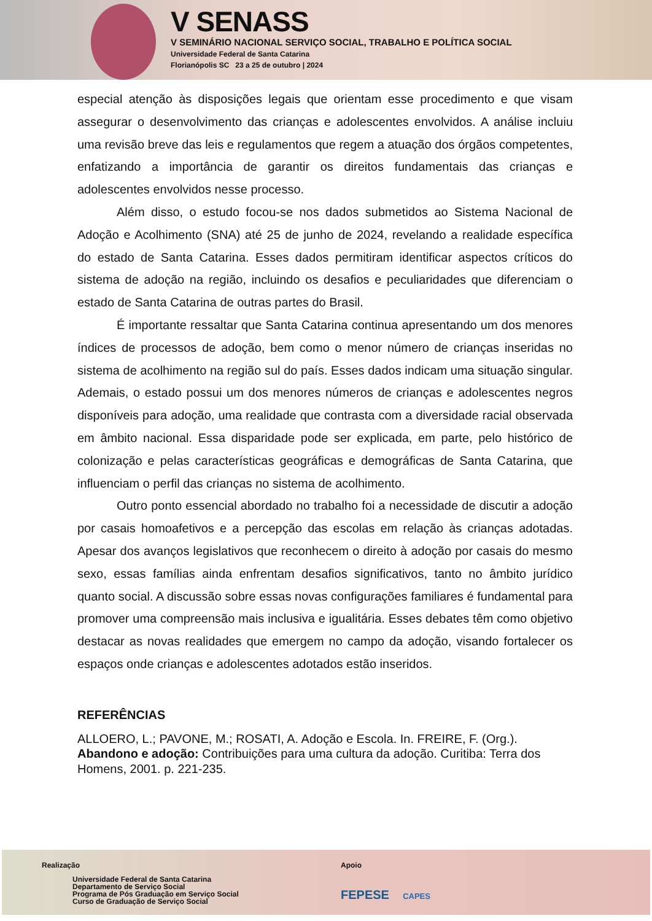V SENASS
V SEMINÁRIO NACIONAL SERVIÇO SOCIAL, TRABALHO E POLÍTICA SOCIAL
Universidade Federal de Santa Catarina
Florianópolis SC 23 a 25 de outubro | 2024
especial atenção às disposições legais que orientam esse procedimento e que visam assegurar o desenvolvimento das crianças e adolescentes envolvidos. A análise incluiu uma revisão breve das leis e regulamentos que regem a atuação dos órgãos competentes, enfatizando a importância de garantir os direitos fundamentais das crianças e adolescentes envolvidos nesse processo.
Além disso, o estudo focou-se nos dados submetidos ao Sistema Nacional de Adoção e Acolhimento (SNA) até 25 de junho de 2024, revelando a realidade específica do estado de Santa Catarina. Esses dados permitiram identificar aspectos críticos do sistema de adoção na região, incluindo os desafios e peculiaridades que diferenciam o estado de Santa Catarina de outras partes do Brasil.
É importante ressaltar que Santa Catarina continua apresentando um dos menores índices de processos de adoção, bem como o menor número de crianças inseridas no sistema de acolhimento na região sul do país. Esses dados indicam uma situação singular. Ademais, o estado possui um dos menores números de crianças e adolescentes negros disponíveis para adoção, uma realidade que contrasta com a diversidade racial observada em âmbito nacional. Essa disparidade pode ser explicada, em parte, pelo histórico de colonização e pelas características geográficas e demográficas de Santa Catarina, que influenciam o perfil das crianças no sistema de acolhimento.
Outro ponto essencial abordado no trabalho foi a necessidade de discutir a adoção por casais homoafetivos e a percepção das escolas em relação às crianças adotadas. Apesar dos avanços legislativos que reconhecem o direito à adoção por casais do mesmo sexo, essas famílias ainda enfrentam desafios significativos, tanto no âmbito jurídico quanto social. A discussão sobre essas novas configurações familiares é fundamental para promover uma compreensão mais inclusiva e igualitária. Esses debates têm como objetivo destacar as novas realidades que emergem no campo da adoção, visando fortalecer os espaços onde crianças e adolescentes adotados estão inseridos.
REFERÊNCIAS
ALLOERO, L.; PAVONE, M.; ROSATI, A. Adoção e Escola. In. FREIRE, F. (Org.). Abandono e adoção: Contribuições para uma cultura da adoção. Curitiba: Terra dos Homens, 2001. p. 221-235.
Realização
Universidade Federal de Santa Catarina
Departamento de Serviço Social
Programa de Pós Graduação em Serviço Social
Curso de Graduação de Serviço Social
Apoio
FEPESE CAPES